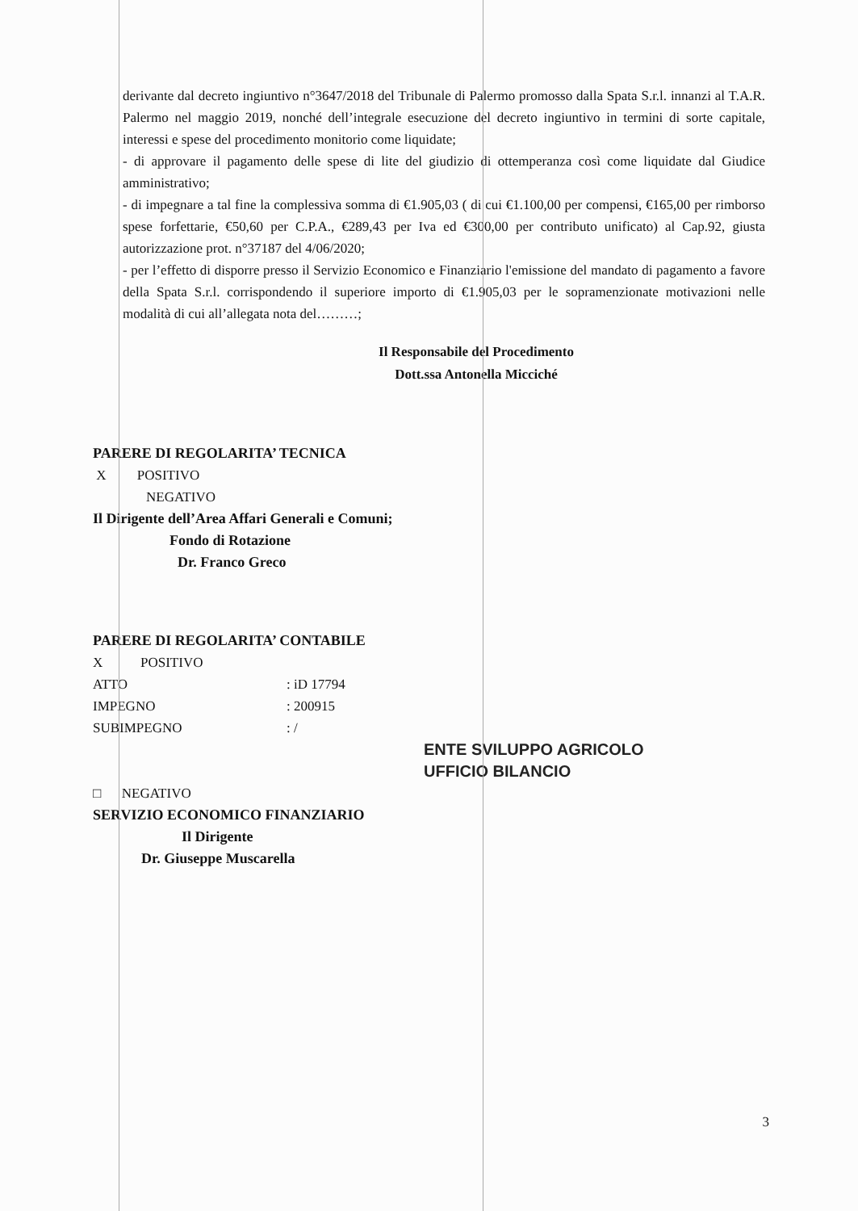derivante dal decreto ingiuntivo n°3647/2018 del Tribunale di Palermo promosso dalla Spata S.r.l. innanzi al T.A.R. Palermo nel maggio 2019, nonché dell’integrale esecuzione del decreto ingiuntivo in termini di sorte capitale, interessi e spese del procedimento monitorio come liquidate;
- di approvare il pagamento delle spese di lite del giudizio di ottemperanza così come liquidate dal Giudice amministrativo;
- di impegnare a tal fine la complessiva somma di €1.905,03 ( di cui €1.100,00 per compensi, €165,00 per rimborso spese forfettarie, €50,60 per C.P.A., €289,43 per Iva ed €300,00 per contributo unificato) al Cap.92, giusta autorizzazione prot. n°37187 del 4/06/2020;
- per l’effetto di disporre presso il Servizio Economico e Finanziario l'emissione del mandato di pagamento a favore della Spata S.r.l. corrispondendo il superiore importo di €1.905,03 per le sopramenzionate motivazioni nelle modalità di cui all’allegata nota del………;
Il Responsabile del Procedimento
Dott.ssa Antonella Micciché
PARERE DI REGOLARITA’ TECNICA
X POSITIVO
NEGATIVO
Il Dirigente dell’Area Affari Generali e Comuni;
Fondo di Rotazione
Dr. Franco Greco
PARERE DI REGOLARITA’ CONTABILE
X POSITIVO
ATTO: iD 17794
IMPEGNO: 200915
SUBIMPEGNO: /
ENTE SVILUPPO AGRICOLO
UFFICIO BILANCIO
□ NEGATIVO
SERVIZIO ECONOMICO FINANZIARIO
Il Dirigente
Dr. Giuseppe Muscarella
3